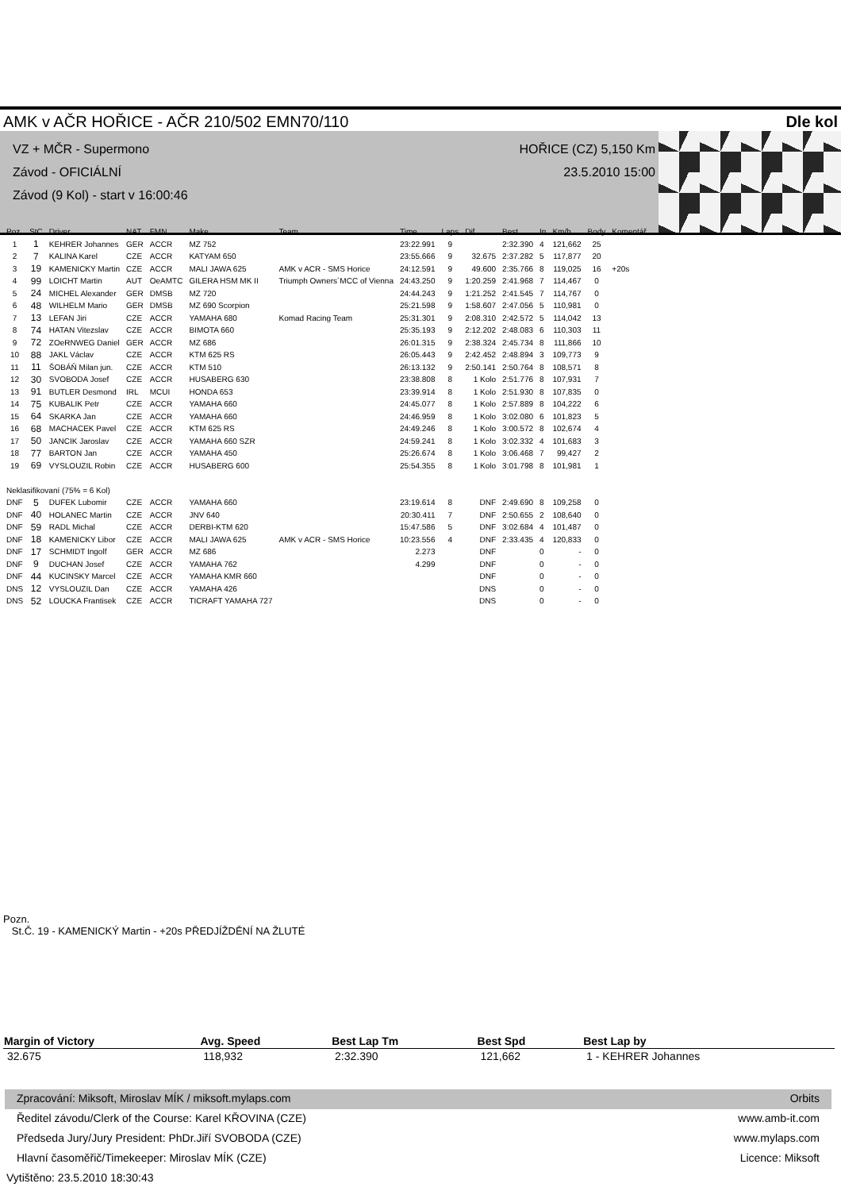AMK v AČR HOŘICE - AČR 210/502 EMN70/110 Dle kol
VZ + MČR - Supermono
Závod - OFICIÁLNÍ
Závod (9 Kol) - start v 16:00:46
HOŘICE (CZ) 5,150 Km
23.5.2010 15:00
| Poz | StC | Driver | NAT | FMN | Make | Team | Time | Laps | Dif | Best | In | Km/h | Body | Komentář |
| --- | --- | --- | --- | --- | --- | --- | --- | --- | --- | --- | --- | --- | --- | --- |
| 1 | 1 | KEHRER Johannes | GER | ACCR | MZ 752 | | 23:22.991 | 9 | | 2:32.390 | 4 | 121,662 | 25 | |
| 2 | 7 | KALINA Karel | CZE | ACCR | KATYAM 650 | | 23:55.666 | 9 | 32.675 | 2:37.282 | 5 | 117,877 | 20 | |
| 3 | 19 | KAMENICKY Martin | CZE | ACCR | MALI JAWA 625 | AMK v ACR - SMS Horice | 24:12.591 | 9 | 49.600 | 2:35.766 | 8 | 119,025 | 16 | +20s |
| 4 | 99 | LOICHT Martin | AUT | OeAMTC | GILERA HSM MK II | Triumph Owners´MCC of Vienna | 24:43.250 | 9 | 1:20.259 | 2:41.968 | 7 | 114,467 | 0 | |
| 5 | 24 | MICHEL Alexander | GER | DMSB | MZ 720 | | 24:44.243 | 9 | 1:21.252 | 2:41.545 | 7 | 114,767 | 0 | |
| 6 | 48 | WILHELM Mario | GER | DMSB | MZ 690 Scorpion | | 25:21.598 | 9 | 1:58.607 | 2:47.056 | 5 | 110,981 | 0 | |
| 7 | 13 | LEFAN Jiri | CZE | ACCR | YAMAHA 680 | Komad Racing Team | 25:31.301 | 9 | 2:08.310 | 2:42.572 | 5 | 114,042 | 13 | |
| 8 | 74 | HATAN Vitezslav | CZE | ACCR | BIMOTA 660 | | 25:35.193 | 9 | 2:12.202 | 2:48.083 | 6 | 110,303 | 11 | |
| 9 | 72 | ZOeRNWEG Daniel | GER | ACCR | MZ 686 | | 26:01.315 | 9 | 2:38.324 | 2:45.734 | 8 | 111,866 | 10 | |
| 10 | 88 | JAKL Václav | CZE | ACCR | KTM 625 RS | | 26:05.443 | 9 | 2:42.452 | 2:48.894 | 3 | 109,773 | 9 | |
| 11 | 11 | ŠOBÁŇ Milan jun. | CZE | ACCR | KTM 510 | | 26:13.132 | 9 | 2:50.141 | 2:50.764 | 8 | 108,571 | 8 | |
| 12 | 30 | SVOBODA Josef | CZE | ACCR | HUSABERG 630 | | 23:38.808 | 8 | 1 Kolo | 2:51.776 | 8 | 107,931 | 7 | |
| 13 | 91 | BUTLER Desmond | IRL | MCUI | HONDA 653 | | 23:39.914 | 8 | 1 Kolo | 2:51.930 | 8 | 107,835 | 0 | |
| 14 | 75 | KUBALIK Petr | CZE | ACCR | YAMAHA 660 | | 24:45.077 | 8 | 1 Kolo | 2:57.889 | 8 | 104,222 | 6 | |
| 15 | 64 | SKARKA Jan | CZE | ACCR | YAMAHA 660 | | 24:46.959 | 8 | 1 Kolo | 3:02.080 | 6 | 101,823 | 5 | |
| 16 | 68 | MACHACEK Pavel | CZE | ACCR | KTM 625 RS | | 24:49.246 | 8 | 1 Kolo | 3:00.572 | 8 | 102,674 | 4 | |
| 17 | 50 | JANCIK Jaroslav | CZE | ACCR | YAMAHA 660 SZR | | 24:59.241 | 8 | 1 Kolo | 3:02.332 | 4 | 101,683 | 3 | |
| 18 | 77 | BARTON Jan | CZE | ACCR | YAMAHA 450 | | 25:26.674 | 8 | 1 Kolo | 3:06.468 | 7 | 99,427 | 2 | |
| 19 | 69 | VYSLOUZIL Robin | CZE | ACCR | HUSABERG 600 | | 25:54.355 | 8 | 1 Kolo | 3:01.798 | 8 | 101,981 | 1 | |
| Neklasifikovaní (75% = 6 Kol) | | | | | | | | | | | | | | |
| DNF | 5 | DUFEK Lubomir | CZE | ACCR | YAMAHA 660 | | 23:19.614 | 8 | DNF | 2:49.690 | 8 | 109,258 | 0 | |
| DNF | 40 | HOLANEC Martin | CZE | ACCR | JNV 640 | | 20:30.411 | 7 | DNF | 2:50.655 | 2 | 108,640 | 0 | |
| DNF | 59 | RADL Michal | CZE | ACCR | DERBI-KTM 620 | | 15:47.586 | 5 | DNF | 3:02.684 | 4 | 101,487 | 0 | |
| DNF | 18 | KAMENICKY Libor | CZE | ACCR | MALI JAWA 625 | AMK v ACR - SMS Horice | 10:23.556 | 4 | DNF | 2:33.435 | 4 | 120,833 | 0 | |
| DNF | 17 | SCHMIDT Ingolf | GER | ACCR | MZ 686 | | 2.273 | | DNF | | 0 | - | 0 | |
| DNF | 9 | DUCHAN Josef | CZE | ACCR | YAMAHA 762 | | 4.299 | | DNF | | 0 | - | 0 | |
| DNF | 44 | KUCINSKY Marcel | CZE | ACCR | YAMAHA KMR 660 | | | | DNF | | 0 | - | 0 | |
| DNS | 12 | VYSLOUZIL Dan | CZE | ACCR | YAMAHA 426 | | | | DNS | | 0 | - | 0 | |
| DNS | 52 | LOUCKA Frantisek | CZE | ACCR | TICRAFT YAMAHA 727 | | | | DNS | | 0 | - | 0 | |
Pozn.
St.Č. 19 - KAMENICKÝ Martin - +20s PŘEDJÍŽDĚNÍ NA ŽLUTÉ
| Margin of Victory | Avg. Speed | Best Lap Tm | Best Spd | Best Lap by |
| --- | --- | --- | --- | --- |
| 32.675 | 118,932 | 2:32.390 | 121,662 | 1 - KEHRER Johannes |
Zpracování: Miksoft, Miroslav MÍK / miksoft.mylaps.com Orbits
Ředitel závodu/Clerk of the Course: Karel KŘOVINA (CZE) www.amb-it.com
Předseda Jury/Jury President: PhDr.Jiří SVOBODA (CZE) www.mylaps.com
Hlavní časoměřič/Timekeeper: Miroslav MÍK (CZE) Licence: Miksoft
Vytištěno: 23.5.2010 18:30:43